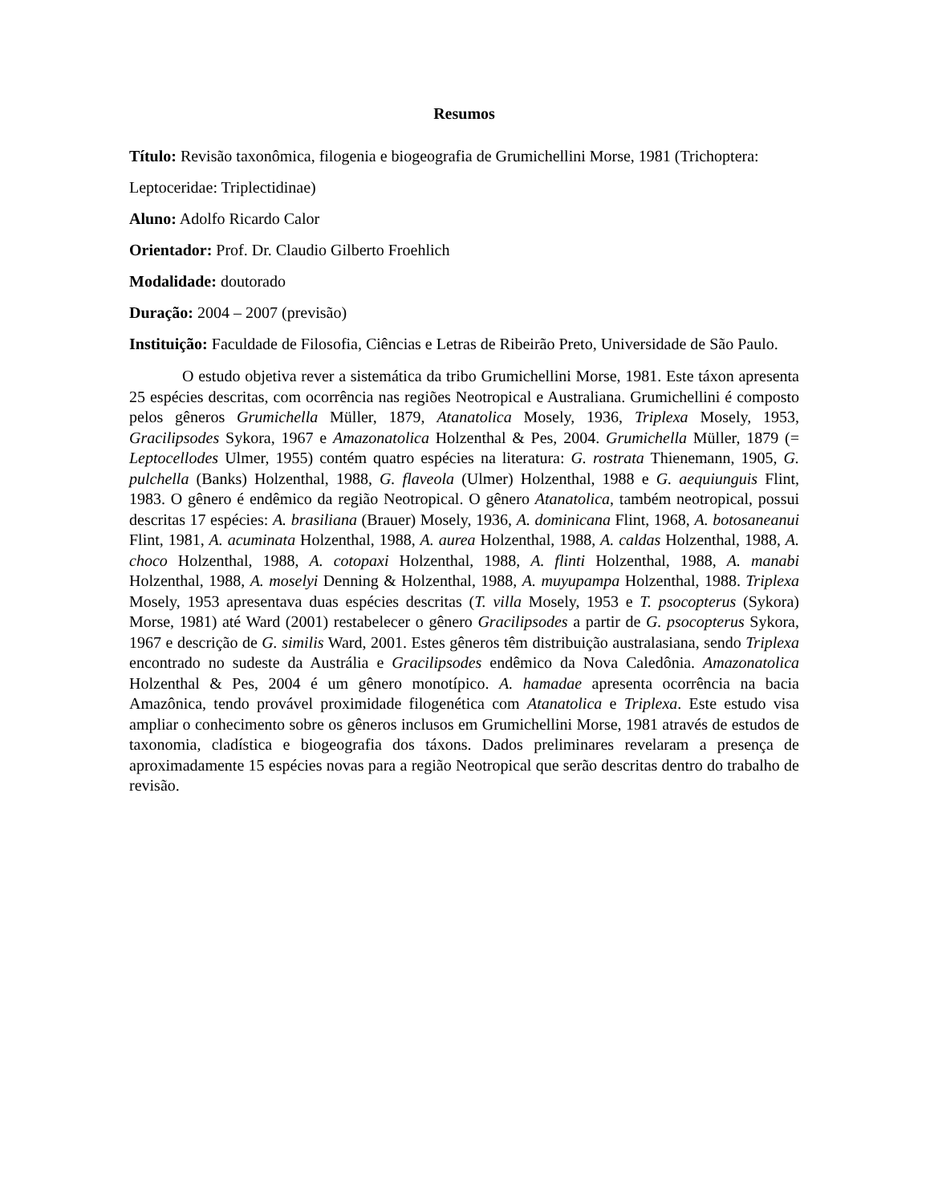Resumos
Título: Revisão taxonômica, filogenia e biogeografia de Grumichellini Morse, 1981 (Trichoptera: Leptoceridae: Triplectidinae)
Aluno: Adolfo Ricardo Calor
Orientador: Prof. Dr. Claudio Gilberto Froehlich
Modalidade: doutorado
Duração: 2004 – 2007 (previsão)
Instituição: Faculdade de Filosofia, Ciências e Letras de Ribeirão Preto, Universidade de São Paulo.
O estudo objetiva rever a sistemática da tribo Grumichellini Morse, 1981. Este táxon apresenta 25 espécies descritas, com ocorrência nas regiões Neotropical e Australiana. Grumichellini é composto pelos gêneros Grumichella Müller, 1879, Atanatolica Mosely, 1936, Triplexa Mosely, 1953, Gracilipsodes Sykora, 1967 e Amazonatolica Holzenthal & Pes, 2004. Grumichella Müller, 1879 (= Leptocellodes Ulmer, 1955) contém quatro espécies na literatura: G. rostrata Thienemann, 1905, G. pulchella (Banks) Holzenthal, 1988, G. flaveola (Ulmer) Holzenthal, 1988 e G. aequiunguis Flint, 1983. O gênero é endêmico da região Neotropical. O gênero Atanatolica, também neotropical, possui descritas 17 espécies: A. brasiliana (Brauer) Mosely, 1936, A. dominicana Flint, 1968, A. botosaneanui Flint, 1981, A. acuminata Holzenthal, 1988, A. aurea Holzenthal, 1988, A. caldas Holzenthal, 1988, A. choco Holzenthal, 1988, A. cotopaxi Holzenthal, 1988, A. flinti Holzenthal, 1988, A. manabi Holzenthal, 1988, A. moselyi Denning & Holzenthal, 1988, A. muyupampa Holzenthal, 1988. Triplexa Mosely, 1953 apresentava duas espécies descritas (T. villa Mosely, 1953 e T. psocopterus (Sykora) Morse, 1981) até Ward (2001) restabelecer o gênero Gracilipsodes a partir de G. psocopterus Sykora, 1967 e descrição de G. similis Ward, 2001. Estes gêneros têm distribuição australasiana, sendo Triplexa encontrado no sudeste da Austrália e Gracilipsodes endêmico da Nova Caledônia. Amazonatolica Holzenthal & Pes, 2004 é um gênero monotípico. A. hamadae apresenta ocorrência na bacia Amazônica, tendo provável proximidade filogenética com Atanatolica e Triplexa. Este estudo visa ampliar o conhecimento sobre os gêneros inclusos em Grumichellini Morse, 1981 através de estudos de taxonomia, cladística e biogeografia dos táxons. Dados preliminares revelaram a presença de aproximadamente 15 espécies novas para a região Neotropical que serão descritas dentro do trabalho de revisão.